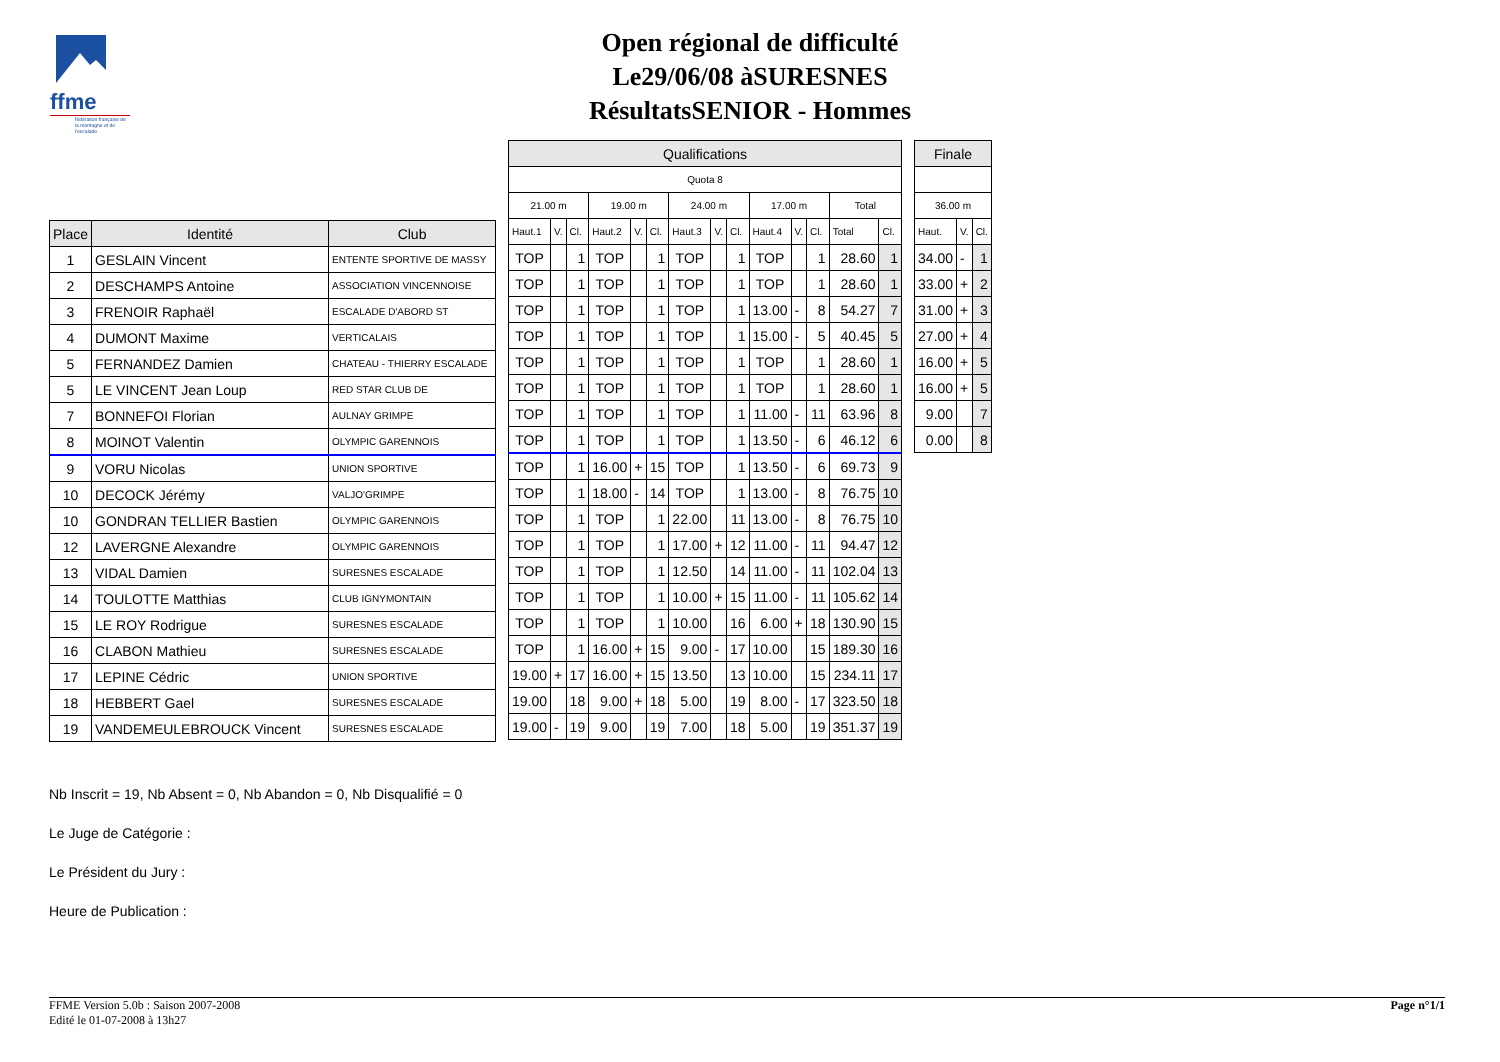ffme
fédération française de la montagne et de l'escalade
Open régional de difficulté
Le29/06/08 àSURESNES
RésultatsSENIOR - Hommes
| Place | Identité | Club |
| --- | --- | --- |
| 1 | GESLAIN Vincent | ENTENTE SPORTIVE DE MASSY |
| 2 | DESCHAMPS Antoine | ASSOCIATION VINCENNOISE |
| 3 | FRENOIR Raphaël | ESCALADE D'ABORD ST |
| 4 | DUMONT Maxime | VERTICALAIS |
| 5 | FERNANDEZ Damien | CHATEAU - THIERRY ESCALADE |
| 5 | LE VINCENT Jean Loup | RED STAR CLUB DE |
| 7 | BONNEFOI Florian | AULNAY GRIMPE |
| 8 | MOINOT Valentin | OLYMPIC GARENNOIS |
| 9 | VORU Nicolas | UNION SPORTIVE |
| 10 | DECOCK Jérémy | VALJO'GRIMPE |
| 10 | GONDRAN TELLIER Bastien | OLYMPIC GARENNOIS |
| 12 | LAVERGNE Alexandre | OLYMPIC GARENNOIS |
| 13 | VIDAL Damien | SURESNES ESCALADE |
| 14 | TOULOTTE Matthias | CLUB IGNYMONTAIN |
| 15 | LE ROY Rodrigue | SURESNES ESCALADE |
| 16 | CLABON Mathieu | SURESNES ESCALADE |
| 17 | LEPINE Cédric | UNION SPORTIVE |
| 18 | HEBBERT Gael | SURESNES ESCALADE |
| 19 | VANDEMEULEBROUCK Vincent | SURESNES ESCALADE |
| Qualifications | | | | | | | | | | | | | |
| --- | --- | --- | --- | --- | --- | --- | --- | --- | --- | --- | --- | --- | --- |
| Quota 8 | | | | | | | | | | | | | |
| 21.00 m | | | 19.00 m | | | 24.00 m | | | 17.00 m | | | Total | |
| Haut.1 | V. | Cl. | Haut.2 | V. | Cl. | Haut.3 | V. | Cl. | Haut.4 | V. | Cl. | Total | Cl. |
| TOP | | 1 | TOP | | 1 | TOP | | 1 | TOP | | 1 | 28.60 | 1 |
| TOP | | 1 | TOP | | 1 | TOP | | 1 | TOP | | 1 | 28.60 | 1 |
| TOP | | 1 | TOP | | 1 | TOP | | 1 | 13.00 | - | 8 | 54.27 | 7 |
| TOP | | 1 | TOP | | 1 | TOP | | 1 | 15.00 | - | 5 | 40.45 | 5 |
| TOP | | 1 | TOP | | 1 | TOP | | 1 | TOP | | 1 | 28.60 | 1 |
| TOP | | 1 | TOP | | 1 | TOP | | 1 | TOP | | 1 | 28.60 | 1 |
| TOP | | 1 | TOP | | 1 | TOP | | 1 | 11.00 | - | 11 | 63.96 | 8 |
| TOP | | 1 | TOP | | 1 | TOP | | 1 | 13.50 | - | 6 | 46.12 | 6 |
| TOP | | 1 | 16.00 | + | 15 | TOP | | 1 | 13.50 | - | 6 | 69.73 | 9 |
| TOP | | 1 | 18.00 | - | 14 | TOP | | 1 | 13.00 | - | 8 | 76.75 | 10 |
| TOP | | 1 | TOP | | 1 | 22.00 | | 11 | 13.00 | - | 8 | 76.75 | 10 |
| TOP | | 1 | TOP | | 1 | 17.00 | + | 12 | 11.00 | - | 11 | 94.47 | 12 |
| TOP | | 1 | TOP | | 1 | 12.50 | | 14 | 11.00 | - | 11 | 102.04 | 13 |
| TOP | | 1 | TOP | | 1 | 10.00 | + | 15 | 11.00 | - | 11 | 105.62 | 14 |
| TOP | | 1 | TOP | | 1 | 10.00 | | 16 | 6.00 | + | 18 | 130.90 | 15 |
| TOP | | 1 | 16.00 | + | 15 | 9.00 | - | 17 | 10.00 | | 15 | 189.30 | 16 |
| 19.00 | + | 17 | 16.00 | + | 15 | 13.50 | | 13 | 10.00 | | 15 | 234.11 | 17 |
| 19.00 | | 18 | 9.00 | + | 18 | 5.00 | | 19 | 8.00 | - | 17 | 323.50 | 18 |
| 19.00 | - | 19 | 9.00 | | 19 | 7.00 | | 18 | 5.00 | | 19 | 351.37 | 19 |
| Finale | | |
| --- | --- | --- |
| 36.00 m | | |
| Haut. | V. | Cl. |
| 34.00 | - | 1 |
| 33.00 | + | 2 |
| 31.00 | + | 3 |
| 27.00 | + | 4 |
| 16.00 | + | 5 |
| 16.00 | + | 5 |
| 9.00 | | 7 |
| 0.00 | | 8 |
Nb Inscrit = 19, Nb Absent = 0, Nb Abandon = 0, Nb Disqualifié = 0
Le Juge de Catégorie :
Le Président du Jury :
Heure de Publication :
FFME Version 5.0b : Saison 2007-2008
Edité le 01-07-2008 à 13h27
Page n°1/1